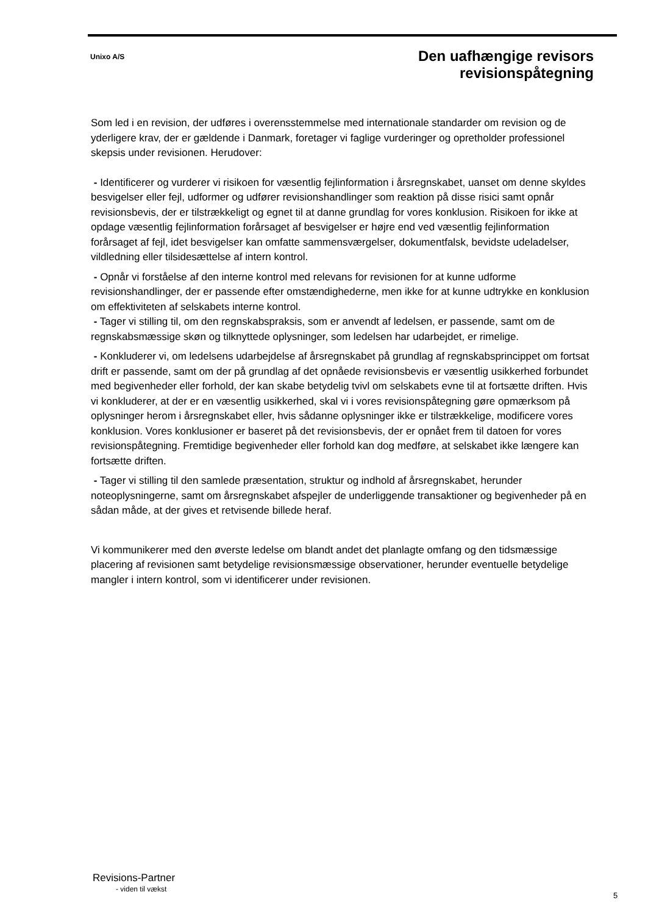Unixo A/S
Den uafhængige revisors
revisionspåtegning
Som led i en revision, der udføres i overensstemmelse med internationale standarder om revision og de yderligere krav, der er gældende i Danmark, foretager vi faglige vurderinger og opretholder professionel skepsis under revisionen. Herudover:
- Identificerer og vurderer vi risikoen for væsentlig fejlinformation i årsregnskabet, uanset om denne skyldes besvigelser eller fejl, udformer og udfører revisionshandlinger som reaktion på disse risici samt opnår revisionsbevis, der er tilstrækkeligt og egnet til at danne grundlag for vores konklusion. Risikoen for ikke at opdage væsentlig fejlinformation forårsaget af besvigelser er højre end ved væsentlig fejlinformation forårsaget af fejl, idet besvigelser kan omfatte sammensværgelser, dokumentfalsk, bevidste udeladelser, vildledning eller tilsidesættelse af intern kontrol.
- Opnår vi forståelse af den interne kontrol med relevans for revisionen for at kunne udforme revisionshandlinger, der er passende efter omstændighederne, men ikke for at kunne udtrykke en konklusion om effektiviteten af selskabets interne kontrol.
- Tager vi stilling til, om den regnskabspraksis, som er anvendt af ledelsen, er passende, samt om de regnskabsmæssige skøn og tilknyttede oplysninger, som ledelsen har udarbejdet, er rimelige.
- Konkluderer vi, om ledelsens udarbejdelse af årsregnskabet på grundlag af regnskabsprincippet om fortsat drift er passende, samt om der på grundlag af det opnåede revisionsbevis er væsentlig usikkerhed forbundet med begivenheder eller forhold, der kan skabe betydelig tvivl om selskabets evne til at fortsætte driften. Hvis vi konkluderer, at der er en væsentlig usikkerhed, skal vi i vores revisionspåtegning gøre opmærksom på oplysninger herom i årsregnskabet eller, hvis sådanne oplysninger ikke er tilstrækkelige, modificere vores konklusion. Vores konklusioner er baseret på det revisionsbevis, der er opnået frem til datoen for vores revisionspåtegning. Fremtidige begivenheder eller forhold kan dog medføre, at selskabet ikke længere kan fortsætte driften.
- Tager vi stilling til den samlede præsentation, struktur og indhold af årsregnskabet, herunder noteoplysningerne, samt om årsregnskabet afspejler de underliggende transaktioner og begivenheder på en sådan måde, at der gives et retvisende billede heraf.
Vi kommunikerer med den øverste ledelse om blandt andet det planlagte omfang og den tidsmæssige placering af revisionen samt betydelige revisionsmæssige observationer, herunder eventuelle betydelige mangler i intern kontrol, som vi identificerer under revisionen.
Revisions-Partner
- viden til vækst
5